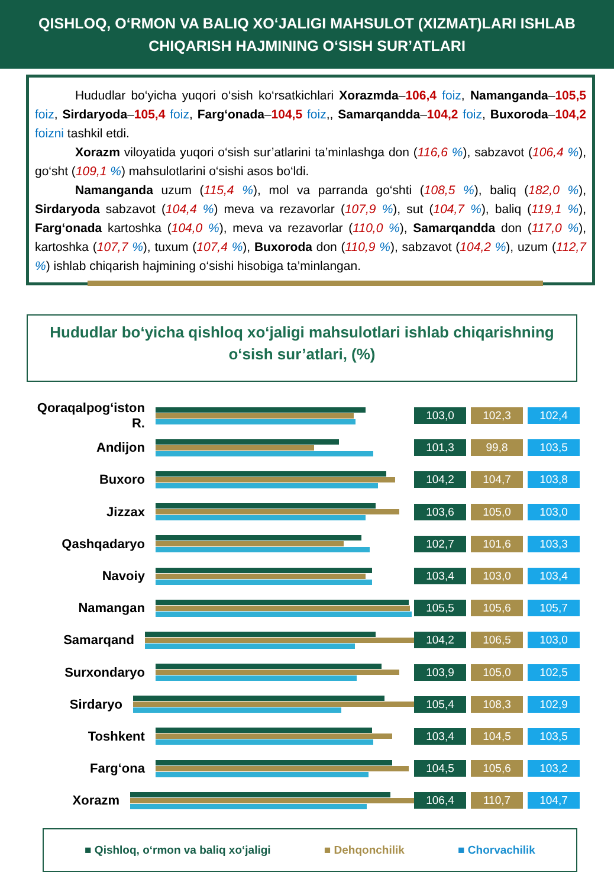QISHLOQ, O‘RMON VA BALIQ XO‘JALIGI MAHSULOT (XIZMAT)LARI ISHLAB CHIQARISH HAJMINING O‘SISH SUR’ATLARI
Hududlar bo‘yicha yuqori o‘sish ko‘rsatkichlari Xorazmda–106,4 foiz, Namanganda–105,5 foiz, Sirdaryoda–105,4 foiz, Farg‘onada–104,5 foiz,, Samarqandda–104,2 foiz, Buxoroda–104,2 foizni tashkil etdi.
Xorazm viloyatida yuqori o‘sish sur’atlarini ta’minlashga don (116,6 %), sabzavot (106,4 %), go‘sht (109,1 %) mahsulotlarini o‘sishi asos bo‘ldi.
Namanganda uzum (115,4 %), mol va parranda go‘shti (108,5 %), baliq (182,0 %), Sirdaryoda sabzavot (104,4 %) meva va rezavorlar (107,9 %), sut (104,7 %), baliq (119,1 %), Farg‘onada kartoshka (104,0 %), meva va rezavorlar (110,0 %), Samarqandda don (117,0 %), kartoshka (107,7 %), tuxum (107,4 %), Buxoroda don (110,9 %), sabzavot (104,2 %), uzum (112,7 %) ishlab chiqarish hajmining o‘sishi hisobiga ta’minlangan.
Hududlar bo‘yicha qishloq xo‘jaligi mahsulotlari ishlab chiqarishning o‘sish sur’atlari, (%)
Qoraqalpog‘iston R.
103,0 102,3 102,4
Andijon
101,3 99,8 103,5
Buxoro
104,2 104,7 103,8
Jizzax
103,6 105,0 103,0
Qashqadaryo
102,7 101,6 103,3
Navoiy
103,4 103,0 103,4
Namangan
105,5 105,6 105,7
Samarqand
104,2 106,5 103,0
Surxondaryo
103,9 105,0 102,5
Sirdaryo
105,4 108,3 102,9
Toshkent
103,4 104,5 103,5
Farg‘ona
104,5 105,6 103,2
Xorazm
106,4 110,7 104,7
■ Qishloq, o‘rmon va baliq xo‘jaligi ■ Dehqonchilik ■ Chorvachilik